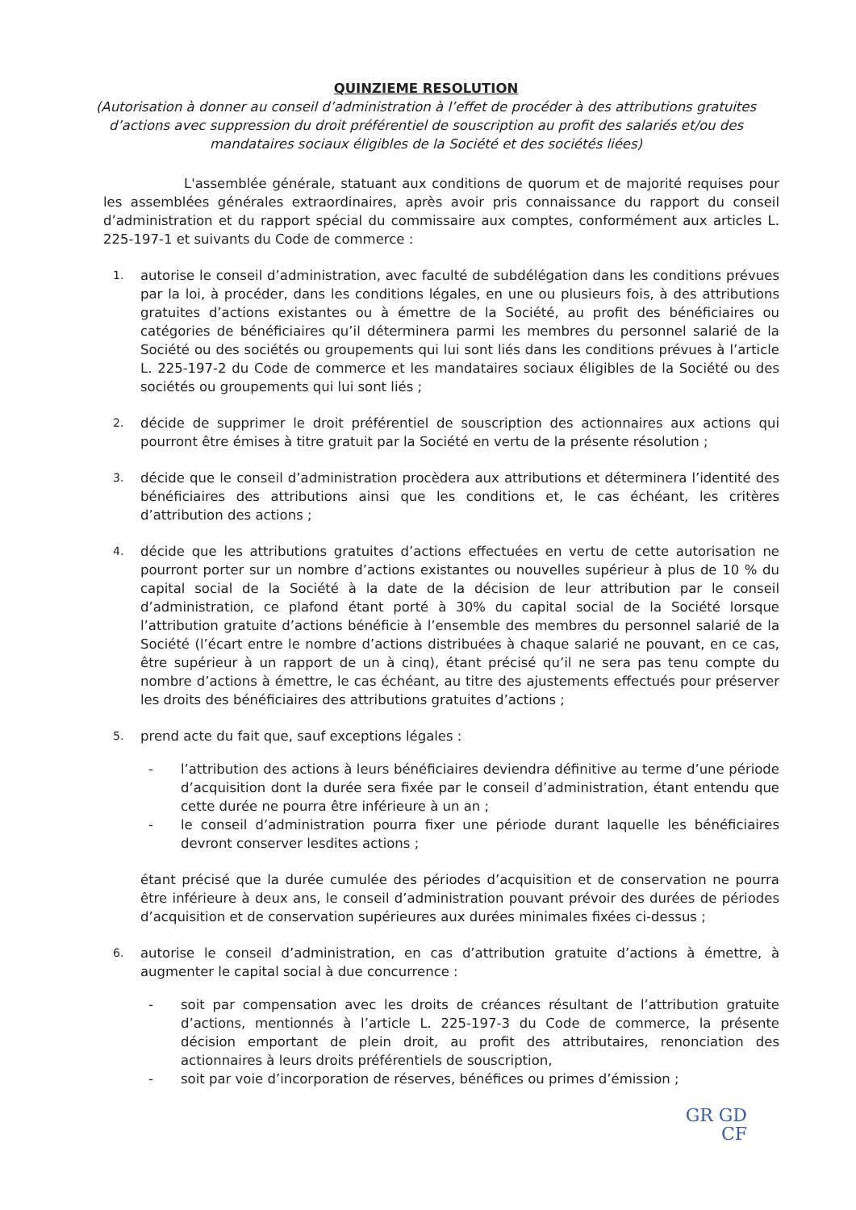QUINZIEME RESOLUTION
(Autorisation à donner au conseil d’administration à l’effet de procéder à des attributions gratuites d’actions avec suppression du droit préférentiel de souscription au profit des salariés et/ou des mandataires sociaux éligibles de la Société et des sociétés liées)
L'assemblée générale, statuant aux conditions de quorum et de majorité requises pour les assemblées générales extraordinaires, après avoir pris connaissance du rapport du conseil d’administration et du rapport spécial du commissaire aux comptes, conformément aux articles L. 225-197-1 et suivants du Code de commerce :
1.
autorise le conseil d’administration, avec faculté de subdélégation dans les conditions prévues par la loi, à procéder, dans les conditions légales, en une ou plusieurs fois, à des attributions gratuites d’actions existantes ou à émettre de la Société, au profit des bénéficiaires ou catégories de bénéficiaires qu’il déterminera parmi les membres du personnel salarié de la Société ou des sociétés ou groupements qui lui sont liés dans les conditions prévues à l’article L. 225-197-2 du Code de commerce et les mandataires sociaux éligibles de la Société ou des sociétés ou groupements qui lui sont liés ;
2.
décide de supprimer le droit préférentiel de souscription des actionnaires aux actions qui pourront être émises à titre gratuit par la Société en vertu de la présente résolution ;
3.
décide que le conseil d’administration procèdera aux attributions et déterminera l’identité des bénéficiaires des attributions ainsi que les conditions et, le cas échéant, les critères d’attribution des actions ;
4.
décide que les attributions gratuites d’actions effectuées en vertu de cette autorisation ne pourront porter sur un nombre d’actions existantes ou nouvelles supérieur à plus de 10 % du capital social de la Société à la date de la décision de leur attribution par le conseil d’administration, ce plafond étant porté à 30% du capital social de la Société lorsque l’attribution gratuite d’actions bénéficie à l’ensemble des membres du personnel salarié de la Société (l’écart entre le nombre d’actions distribuées à chaque salarié ne pouvant, en ce cas, être supérieur à un rapport de un à cinq), étant précisé qu’il ne sera pas tenu compte du nombre d’actions à émettre, le cas échéant, au titre des ajustements effectués pour préserver les droits des bénéficiaires des attributions gratuites d’actions ;
5.
prend acte du fait que, sauf exceptions légales :
- l’attribution des actions à leurs bénéficiaires deviendra définitive au terme d’une période d’acquisition dont la durée sera fixée par le conseil d’administration, étant entendu que cette durée ne pourra être inférieure à un an ;
- le conseil d’administration pourra fixer une période durant laquelle les bénéficiaires devront conserver lesdites actions ;
étant précisé que la durée cumulée des périodes d’acquisition et de conservation ne pourra être inférieure à deux ans, le conseil d’administration pouvant prévoir des durées de périodes d’acquisition et de conservation supérieures aux durées minimales fixées ci-dessus ;
6.
autorise le conseil d’administration, en cas d’attribution gratuite d’actions à émettre, à augmenter le capital social à due concurrence :
- soit par compensation avec les droits de créances résultant de l’attribution gratuite d’actions, mentionnés à l’article L. 225-197-3 du Code de commerce, la présente décision emportant de plein droit, au profit des attributaires, renonciation des actionnaires à leurs droits préférentiels de souscription,
- soit par voie d’incorporation de réserves, bénéfices ou primes d’émission ;
GR GD
CF